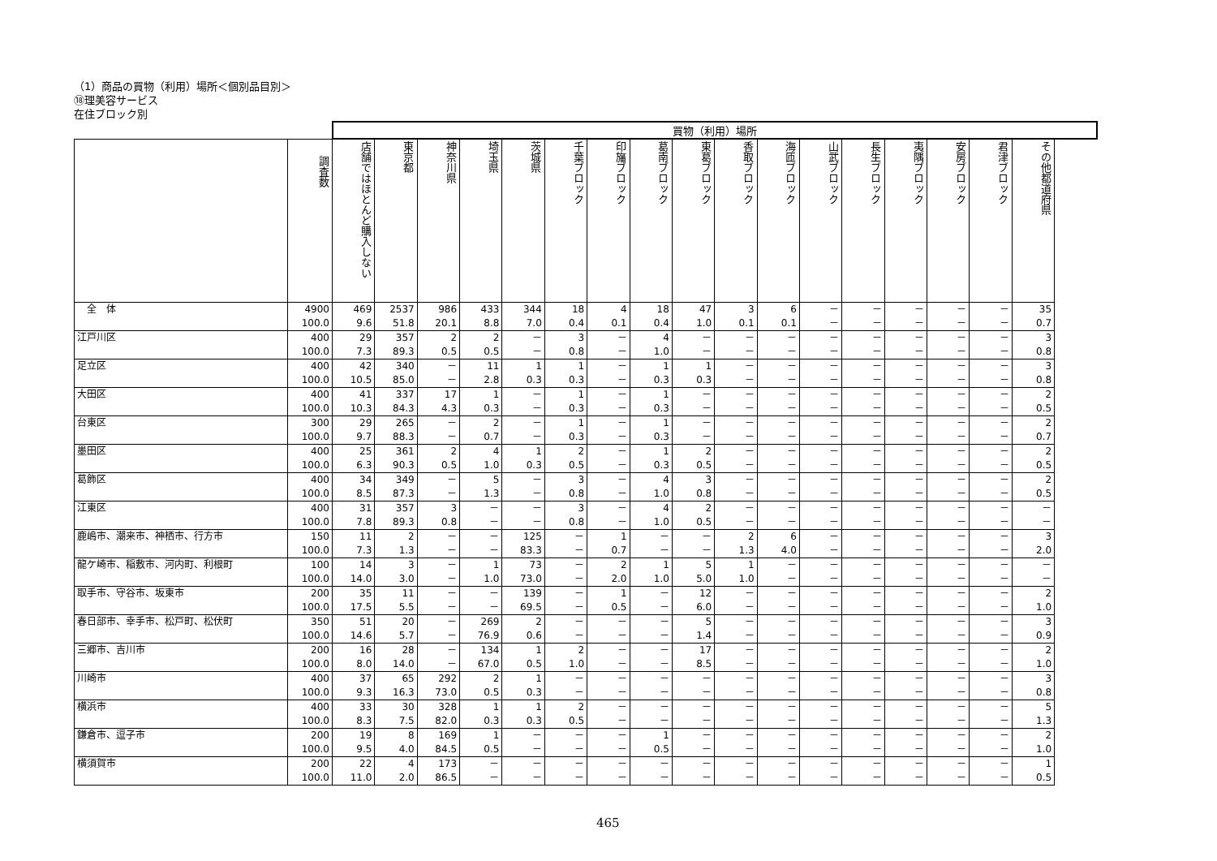（1）商品の買物（利用）場所＜個別品目別＞
⑱理美容サービス
在住ブロック別
| | | 買物（利用）場所 | | | | | | | | | | | | | | | | |
| | 調査数 | 店舗ではほとんど購入しない | 東京都 | 神奈川県 | 埼玉県 | 茨城県 | 千葉ブロック | 印旛ブロック | 葛南ブロック | 東葛ブロック | 香取ブロック | 海匝ブロック | 山武ブロック | 長生ブロック | 夷隅ブロック | 安房ブロック | 君津ブロック | その他都道府県 |
| 全 体 | 4900 | 469 | 2537 | 986 | 433 | 344 | 18 | 4 | 18 | 47 | 3 | 6 | － | － | － | － | － | 35 |
| | 100.0 | 9.6 | 51.8 | 20.1 | 8.8 | 7.0 | 0.4 | 0.1 | 0.4 | 1.0 | 0.1 | 0.1 | － | － | － | － | － | 0.7 |
| 江戸川区 | 400 | 29 | 357 | 2 | 2 | － | 3 | － | 4 | － | － | － | － | － | － | － | － | 3 |
| | 100.0 | 7.3 | 89.3 | 0.5 | 0.5 | － | 0.8 | － | 1.0 | － | － | － | － | － | － | － | － | 0.8 |
| 足立区 | 400 | 42 | 340 | － | 11 | 1 | 1 | － | 1 | 1 | － | － | － | － | － | － | － | 3 |
| | 100.0 | 10.5 | 85.0 | － | 2.8 | 0.3 | 0.3 | － | 0.3 | 0.3 | － | － | － | － | － | － | － | 0.8 |
| 大田区 | 400 | 41 | 337 | 17 | 1 | － | 1 | － | 1 | － | － | － | － | － | － | － | － | 2 |
| | 100.0 | 10.3 | 84.3 | 4.3 | 0.3 | － | 0.3 | － | 0.3 | － | － | － | － | － | － | － | － | 0.5 |
| 台東区 | 300 | 29 | 265 | － | 2 | － | 1 | － | 1 | － | － | － | － | － | － | － | － | 2 |
| | 100.0 | 9.7 | 88.3 | － | 0.7 | － | 0.3 | － | 0.3 | － | － | － | － | － | － | － | － | 0.7 |
| 墨田区 | 400 | 25 | 361 | 2 | 4 | 1 | 2 | － | 1 | 2 | － | － | － | － | － | － | － | 2 |
| | 100.0 | 6.3 | 90.3 | 0.5 | 1.0 | 0.3 | 0.5 | － | 0.3 | 0.5 | － | － | － | － | － | － | － | 0.5 |
| 葛飾区 | 400 | 34 | 349 | － | 5 | － | 3 | － | 4 | 3 | － | － | － | － | － | － | － | 2 |
| | 100.0 | 8.5 | 87.3 | － | 1.3 | － | 0.8 | － | 1.0 | 0.8 | － | － | － | － | － | － | － | 0.5 |
| 江東区 | 400 | 31 | 357 | 3 | － | － | 3 | － | 4 | 2 | － | － | － | － | － | － | － | － |
| | 100.0 | 7.8 | 89.3 | 0.8 | － | － | 0.8 | － | 1.0 | 0.5 | － | － | － | － | － | － | － | － |
| 鹿嶋市、潮来市、神栖市、行方市 | 150 | 11 | 2 | － | － | 125 | － | 1 | － | － | 2 | 6 | － | － | － | － | － | 3 |
| | 100.0 | 7.3 | 1.3 | － | － | 83.3 | － | 0.7 | － | － | 1.3 | 4.0 | － | － | － | － | － | 2.0 |
| 龍ケ崎市、稲敷市、河内町、利根町 | 100 | 14 | 3 | － | 1 | 73 | － | 2 | 1 | 5 | 1 | － | － | － | － | － | － | － |
| | 100.0 | 14.0 | 3.0 | － | 1.0 | 73.0 | － | 2.0 | 1.0 | 5.0 | 1.0 | － | － | － | － | － | － | － |
| 取手市、守谷市、坂東市 | 200 | 35 | 11 | － | － | 139 | － | 1 | － | 12 | － | － | － | － | － | － | － | 2 |
| | 100.0 | 17.5 | 5.5 | － | － | 69.5 | － | 0.5 | － | 6.0 | － | － | － | － | － | － | － | 1.0 |
| 春日部市、幸手市、松戸町、松伏町 | 350 | 51 | 20 | － | 269 | 2 | － | － | － | 5 | － | － | － | － | － | － | － | 3 |
| | 100.0 | 14.6 | 5.7 | － | 76.9 | 0.6 | － | － | － | 1.4 | － | － | － | － | － | － | － | 0.9 |
| 三郷市、吉川市 | 200 | 16 | 28 | － | 134 | 1 | 2 | － | － | 17 | － | － | － | － | － | － | － | 2 |
| | 100.0 | 8.0 | 14.0 | － | 67.0 | 0.5 | 1.0 | － | － | 8.5 | － | － | － | － | － | － | － | 1.0 |
| 川崎市 | 400 | 37 | 65 | 292 | 2 | 1 | － | － | － | － | － | － | － | － | － | － | － | 3 |
| | 100.0 | 9.3 | 16.3 | 73.0 | 0.5 | 0.3 | － | － | － | － | － | － | － | － | － | － | － | 0.8 |
| 横浜市 | 400 | 33 | 30 | 328 | 1 | 1 | 2 | － | － | － | － | － | － | － | － | － | － | 5 |
| | 100.0 | 8.3 | 7.5 | 82.0 | 0.3 | 0.3 | 0.5 | － | － | － | － | － | － | － | － | － | － | 1.3 |
| 鎌倉市、逗子市 | 200 | 19 | 8 | 169 | 1 | － | － | － | 1 | － | － | － | － | － | － | － | － | 2 |
| | 100.0 | 9.5 | 4.0 | 84.5 | 0.5 | － | － | － | 0.5 | － | － | － | － | － | － | － | － | 1.0 |
| 横須賀市 | 200 | 22 | 4 | 173 | － | － | － | － | － | － | － | － | － | － | － | － | － | 1 |
| | 100.0 | 11.0 | 2.0 | 86.5 | － | － | － | － | － | － | － | － | － | － | － | － | － | 0.5 |
465